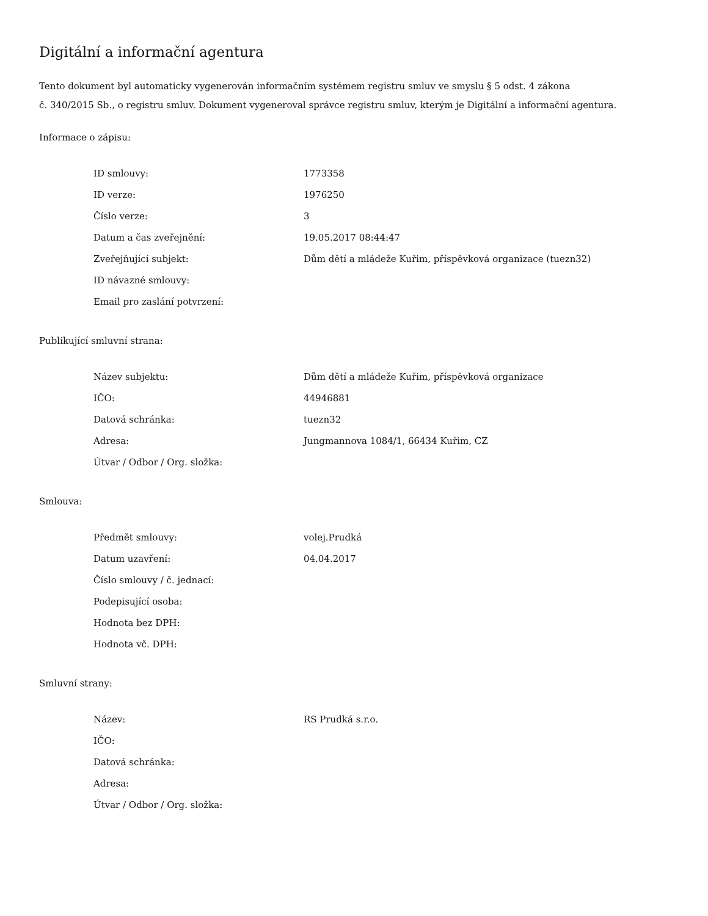Digitální a informační agentura
Tento dokument byl automaticky vygenerován informačním systémem registru smluv ve smyslu § 5 odst. 4 zákona
č. 340/2015 Sb., o registru smluv. Dokument vygeneroval správce registru smluv, kterým je Digitální a informační agentura.
Informace o zápisu:
| ID smlouvy: | 1773358 |
| ID verze: | 1976250 |
| Číslo verze: | 3 |
| Datum a čas zveřejnění: | 19.05.2017 08:44:47 |
| Zveřejňující subjekt: | Dům dětí a mládeže Kuřim, příspěvková organizace (tuezn32) |
| ID návazné smlouvy: | |
| Email pro zaslání potvrzení: | |
Publikující smluvní strana:
| Název subjektu: | Dům dětí a mládeže Kuřim, příspěvková organizace |
| IČO: | 44946881 |
| Datová schránka: | tuezn32 |
| Adresa: | Jungmannova 1084/1, 66434 Kuřim, CZ |
| Útvar / Odbor / Org. složka: | |
Smlouva:
| Předmět smlouvy: | volej.Prudká |
| Datum uzavření: | 04.04.2017 |
| Číslo smlouvy / č. jednací: | |
| Podepisující osoba: | |
| Hodnota bez DPH: | |
| Hodnota vč. DPH: | |
Smluvní strany:
| Název: | RS Prudká s.r.o. |
| IČO: | |
| Datová schránka: | |
| Adresa: | |
| Útvar / Odbor / Org. složka: | |